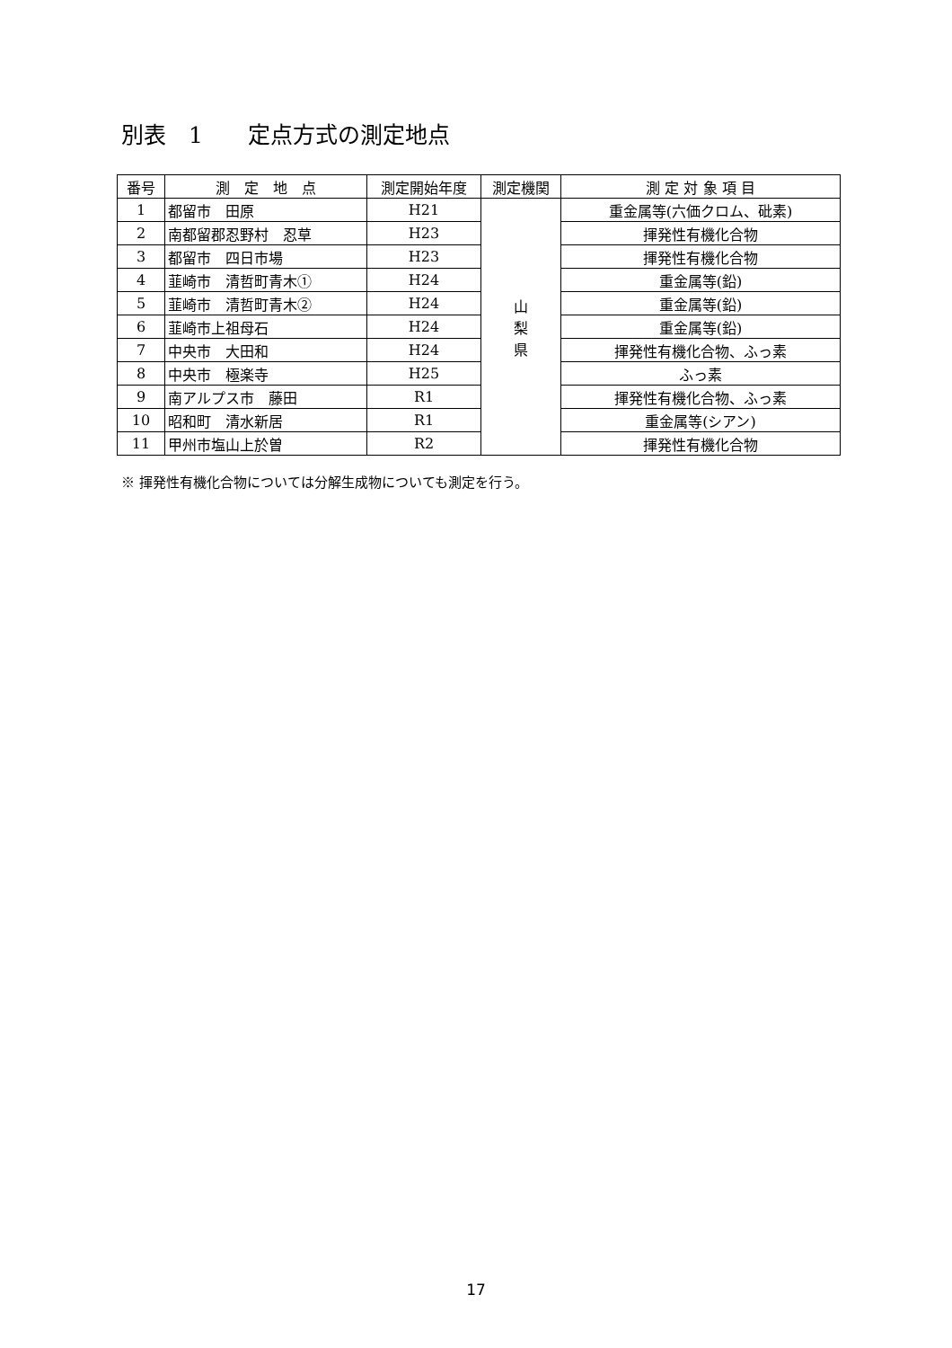別表　1　　定点方式の測定地点
| 番号 | 測 定 地 点 | 測定開始年度 | 測定機関 | 測 定 対 象 項 目 |
| --- | --- | --- | --- | --- |
| 1 | 都留市 田原 | H21 | 山 梨 県 | 重金属等(六価クロム、砒素) |
| 2 | 南都留郡忍野村 忍草 | H23 | | 揮発性有機化合物 |
| 3 | 都留市 四日市場 | H23 | | 揮発性有機化合物 |
| 4 | 韮崎市 清哲町青木① | H24 | | 重金属等(鉛) |
| 5 | 韮崎市 清哲町青木② | H24 | | 重金属等(鉛) |
| 6 | 韮崎市上祖母石 | H24 | | 重金属等(鉛) |
| 7 | 中央市 大田和 | H24 | | 揮発性有機化合物、ふっ素 |
| 8 | 中央市 極楽寺 | H25 | | ふっ素 |
| 9 | 南アルプス市 藤田 | R1 | | 揮発性有機化合物、ふっ素 |
| 10 | 昭和町 清水新居 | R1 | | 重金属等(シアン) |
| 11 | 甲州市塩山上於曽 | R2 | | 揮発性有機化合物 |
※ 揮発性有機化合物については分解生成物についても測定を行う。
17